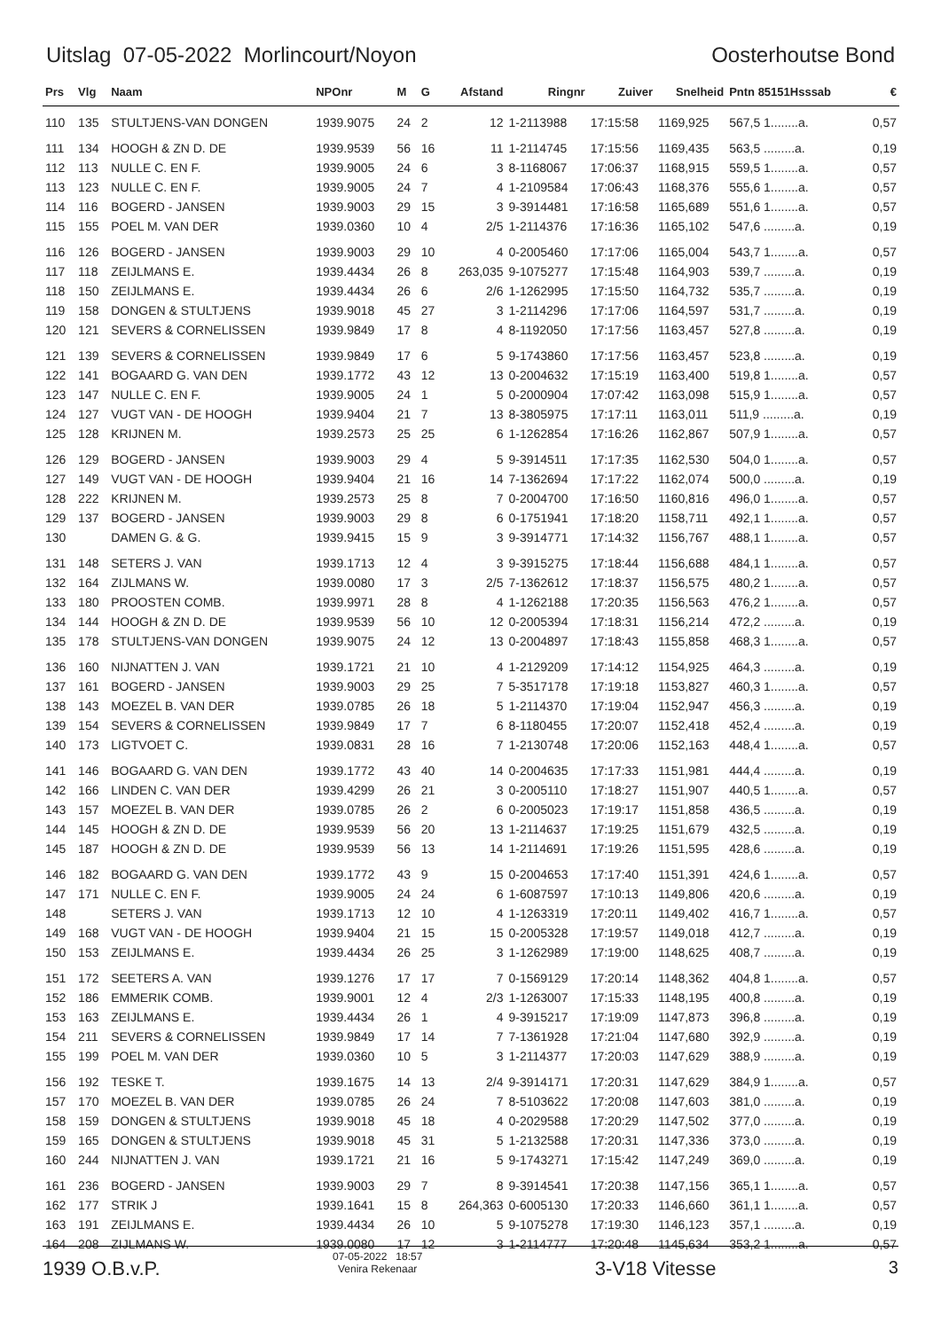Uitslag 07-05-2022 Morlincourt/Noyon Oosterhoutse Bond
| Prs | Vlg | Naam | NPOnr | M | G | Afstand | Ringnr | Zuiver | Snelheid | Pntn 85151Hsssab | € |
| --- | --- | --- | --- | --- | --- | --- | --- | --- | --- | --- | --- |
| 110 | 135 | STULTJENS-VAN DONGEN | 1939.9075 | 24 | 2 | 12 | 1-2113988 | 17:15:58 | 1169,925 | 567,5 1........a. | 0,57 |
| 111 | 134 | HOOGH & ZN D. DE | 1939.9539 | 56 | 16 | 11 | 1-2114745 | 17:15:56 | 1169,435 | 563,5 .........a. | 0,19 |
| 112 | 113 | NULLE C. EN F. | 1939.9005 | 24 | 6 | 3 | 8-1168067 | 17:06:37 | 1168,915 | 559,5 1........a. | 0,57 |
| 113 | 123 | NULLE C. EN F. | 1939.9005 | 24 | 7 | 4 | 1-2109584 | 17:06:43 | 1168,376 | 555,6 1........a. | 0,57 |
| 114 | 116 | BOGERD - JANSEN | 1939.9003 | 29 | 15 | 3 | 9-3914481 | 17:16:58 | 1165,689 | 551,6 1........a. | 0,57 |
| 115 | 155 | POEL M. VAN DER | 1939.0360 | 10 | 4 | 2/5 | 1-2114376 | 17:16:36 | 1165,102 | 547,6 .........a. | 0,19 |
| 116 | 126 | BOGERD - JANSEN | 1939.9003 | 29 | 10 | 4 | 0-2005460 | 17:17:06 | 1165,004 | 543,7 1........a. | 0,57 |
| 117 | 118 | ZEIJLMANS E. | 1939.4434 | 26 | 8 | 263,035 | 9-1075277 | 17:15:48 | 1164,903 | 539,7 .........a. | 0,19 |
| 118 | 150 | ZEIJLMANS E. | 1939.4434 | 26 | 6 | 2/6 | 1-1262995 | 17:15:50 | 1164,732 | 535,7 .........a. | 0,19 |
| 119 | 158 | DONGEN & STULTJENS | 1939.9018 | 45 | 27 | 3 | 1-2114296 | 17:17:06 | 1164,597 | 531,7 .........a. | 0,19 |
| 120 | 121 | SEVERS & CORNELISSEN | 1939.9849 | 17 | 8 | 4 | 8-1192050 | 17:17:56 | 1163,457 | 527,8 .........a. | 0,19 |
| 121 | 139 | SEVERS & CORNELISSEN | 1939.9849 | 17 | 6 | 5 | 9-1743860 | 17:17:56 | 1163,457 | 523,8 .........a. | 0,19 |
| 122 | 141 | BOGAARD G. VAN DEN | 1939.1772 | 43 | 12 | 13 | 0-2004632 | 17:15:19 | 1163,400 | 519,8 1........a. | 0,57 |
| 123 | 147 | NULLE C. EN F. | 1939.9005 | 24 | 1 | 5 | 0-2000904 | 17:07:42 | 1163,098 | 515,9 1........a. | 0,57 |
| 124 | 127 | VUGT VAN - DE HOOGH | 1939.9404 | 21 | 7 | 13 | 8-3805975 | 17:17:11 | 1163,011 | 511,9 .........a. | 0,19 |
| 125 | 128 | KRIJNEN M. | 1939.2573 | 25 | 25 | 6 | 1-1262854 | 17:16:26 | 1162,867 | 507,9 1........a. | 0,57 |
| 126 | 129 | BOGERD - JANSEN | 1939.9003 | 29 | 4 | 5 | 9-3914511 | 17:17:35 | 1162,530 | 504,0 1........a. | 0,57 |
| 127 | 149 | VUGT VAN - DE HOOGH | 1939.9404 | 21 | 16 | 14 | 7-1362694 | 17:17:22 | 1162,074 | 500,0 .........a. | 0,19 |
| 128 | 222 | KRIJNEN M. | 1939.2573 | 25 | 8 | 7 | 0-2004700 | 17:16:50 | 1160,816 | 496,0 1........a. | 0,57 |
| 129 | 137 | BOGERD - JANSEN | 1939.9003 | 29 | 8 | 6 | 0-1751941 | 17:18:20 | 1158,711 | 492,1 1........a. | 0,57 |
| 130 | | DAMEN G. & G. | 1939.9415 | 15 | 9 | 3 | 9-3914771 | 17:14:32 | 1156,767 | 488,1 1........a. | 0,57 |
| 131 | 148 | SETERS J. VAN | 1939.1713 | 12 | 4 | 3 | 9-3915275 | 17:18:44 | 1156,688 | 484,1 1........a. | 0,57 |
| 132 | 164 | ZIJLMANS W. | 1939.0080 | 17 | 3 | 2/5 | 7-1362612 | 17:18:37 | 1156,575 | 480,2 1........a. | 0,57 |
| 133 | 180 | PROOSTEN COMB. | 1939.9971 | 28 | 8 | 4 | 1-1262188 | 17:20:35 | 1156,563 | 476,2 1........a. | 0,57 |
| 134 | 144 | HOOGH & ZN D. DE | 1939.9539 | 56 | 10 | 12 | 0-2005394 | 17:18:31 | 1156,214 | 472,2 .........a. | 0,19 |
| 135 | 178 | STULTJENS-VAN DONGEN | 1939.9075 | 24 | 12 | 13 | 0-2004897 | 17:18:43 | 1155,858 | 468,3 1........a. | 0,57 |
| 136 | 160 | NIJNATTEN J. VAN | 1939.1721 | 21 | 10 | 4 | 1-2129209 | 17:14:12 | 1154,925 | 464,3 .........a. | 0,19 |
| 137 | 161 | BOGERD - JANSEN | 1939.9003 | 29 | 25 | 7 | 5-3517178 | 17:19:18 | 1153,827 | 460,3 1........a. | 0,57 |
| 138 | 143 | MOEZEL B. VAN DER | 1939.0785 | 26 | 18 | 5 | 1-2114370 | 17:19:04 | 1152,947 | 456,3 .........a. | 0,19 |
| 139 | 154 | SEVERS & CORNELISSEN | 1939.9849 | 17 | 7 | 6 | 8-1180455 | 17:20:07 | 1152,418 | 452,4 .........a. | 0,19 |
| 140 | 173 | LIGTVOET C. | 1939.0831 | 28 | 16 | 7 | 1-2130748 | 17:20:06 | 1152,163 | 448,4 1........a. | 0,57 |
| 141 | 146 | BOGAARD G. VAN DEN | 1939.1772 | 43 | 40 | 14 | 0-2004635 | 17:17:33 | 1151,981 | 444,4 .........a. | 0,19 |
| 142 | 166 | LINDEN C. VAN DER | 1939.4299 | 26 | 21 | 3 | 0-2005110 | 17:18:27 | 1151,907 | 440,5 1........a. | 0,57 |
| 143 | 157 | MOEZEL B. VAN DER | 1939.0785 | 26 | 2 | 6 | 0-2005023 | 17:19:17 | 1151,858 | 436,5 .........a. | 0,19 |
| 144 | 145 | HOOGH & ZN D. DE | 1939.9539 | 56 | 20 | 13 | 1-2114637 | 17:19:25 | 1151,679 | 432,5 .........a. | 0,19 |
| 145 | 187 | HOOGH & ZN D. DE | 1939.9539 | 56 | 13 | 14 | 1-2114691 | 17:19:26 | 1151,595 | 428,6 .........a. | 0,19 |
| 146 | 182 | BOGAARD G. VAN DEN | 1939.1772 | 43 | 9 | 15 | 0-2004653 | 17:17:40 | 1151,391 | 424,6 1........a. | 0,57 |
| 147 | 171 | NULLE C. EN F. | 1939.9005 | 24 | 24 | 6 | 1-6087597 | 17:10:13 | 1149,806 | 420,6 .........a. | 0,19 |
| 148 | | SETERS J. VAN | 1939.1713 | 12 | 10 | 4 | 1-1263319 | 17:20:11 | 1149,402 | 416,7 1........a. | 0,57 |
| 149 | 168 | VUGT VAN - DE HOOGH | 1939.9404 | 21 | 15 | 15 | 0-2005328 | 17:19:57 | 1149,018 | 412,7 .........a. | 0,19 |
| 150 | 153 | ZEIJLMANS E. | 1939.4434 | 26 | 25 | 3 | 1-1262989 | 17:19:00 | 1148,625 | 408,7 .........a. | 0,19 |
| 151 | 172 | SEETERS A. VAN | 1939.1276 | 17 | 17 | 7 | 0-1569129 | 17:20:14 | 1148,362 | 404,8 1........a. | 0,57 |
| 152 | 186 | EMMERIK COMB. | 1939.9001 | 12 | 4 | 2/3 | 1-1263007 | 17:15:33 | 1148,195 | 400,8 .........a. | 0,19 |
| 153 | 163 | ZEIJLMANS E. | 1939.4434 | 26 | 1 | 4 | 9-3915217 | 17:19:09 | 1147,873 | 396,8 .........a. | 0,19 |
| 154 | 211 | SEVERS & CORNELISSEN | 1939.9849 | 17 | 14 | 7 | 7-1361928 | 17:21:04 | 1147,680 | 392,9 .........a. | 0,19 |
| 155 | 199 | POEL M. VAN DER | 1939.0360 | 10 | 5 | 3 | 1-2114377 | 17:20:03 | 1147,629 | 388,9 .........a. | 0,19 |
| 156 | 192 | TESKE T. | 1939.1675 | 14 | 13 | 2/4 | 9-3914171 | 17:20:31 | 1147,629 | 384,9 1........a. | 0,57 |
| 157 | 170 | MOEZEL B. VAN DER | 1939.0785 | 26 | 24 | 7 | 8-5103622 | 17:20:08 | 1147,603 | 381,0 .........a. | 0,19 |
| 158 | 159 | DONGEN & STULTJENS | 1939.9018 | 45 | 18 | 4 | 0-2029588 | 17:20:29 | 1147,502 | 377,0 .........a. | 0,19 |
| 159 | 165 | DONGEN & STULTJENS | 1939.9018 | 45 | 31 | 5 | 1-2132588 | 17:20:31 | 1147,336 | 373,0 .........a. | 0,19 |
| 160 | 244 | NIJNATTEN J. VAN | 1939.1721 | 21 | 16 | 5 | 9-1743271 | 17:15:42 | 1147,249 | 369,0 .........a. | 0,19 |
| 161 | 236 | BOGERD - JANSEN | 1939.9003 | 29 | 7 | 8 | 9-3914541 | 17:20:38 | 1147,156 | 365,1 1........a. | 0,57 |
| 162 | 177 | STRIK J | 1939.1641 | 15 | 8 | 264,363 | 0-6005130 | 17:20:33 | 1146,660 | 361,1 1........a. | 0,57 |
| 163 | 191 | ZEIJLMANS E. | 1939.4434 | 26 | 10 | 5 | 9-1075278 | 17:19:30 | 1146,123 | 357,1 .........a. | 0,19 |
| 164 | 208 | ZIJLMANS W. | 1939.0080 | 17 | 12 | 3 | 1-2114777 | 17:20:48 | 1145,634 | 353,2 1........a. | 0,57 |
1939 O.B.v.P. 07-05-2022 18:57
Venira Rekenaar 3-V18 Vitesse 3